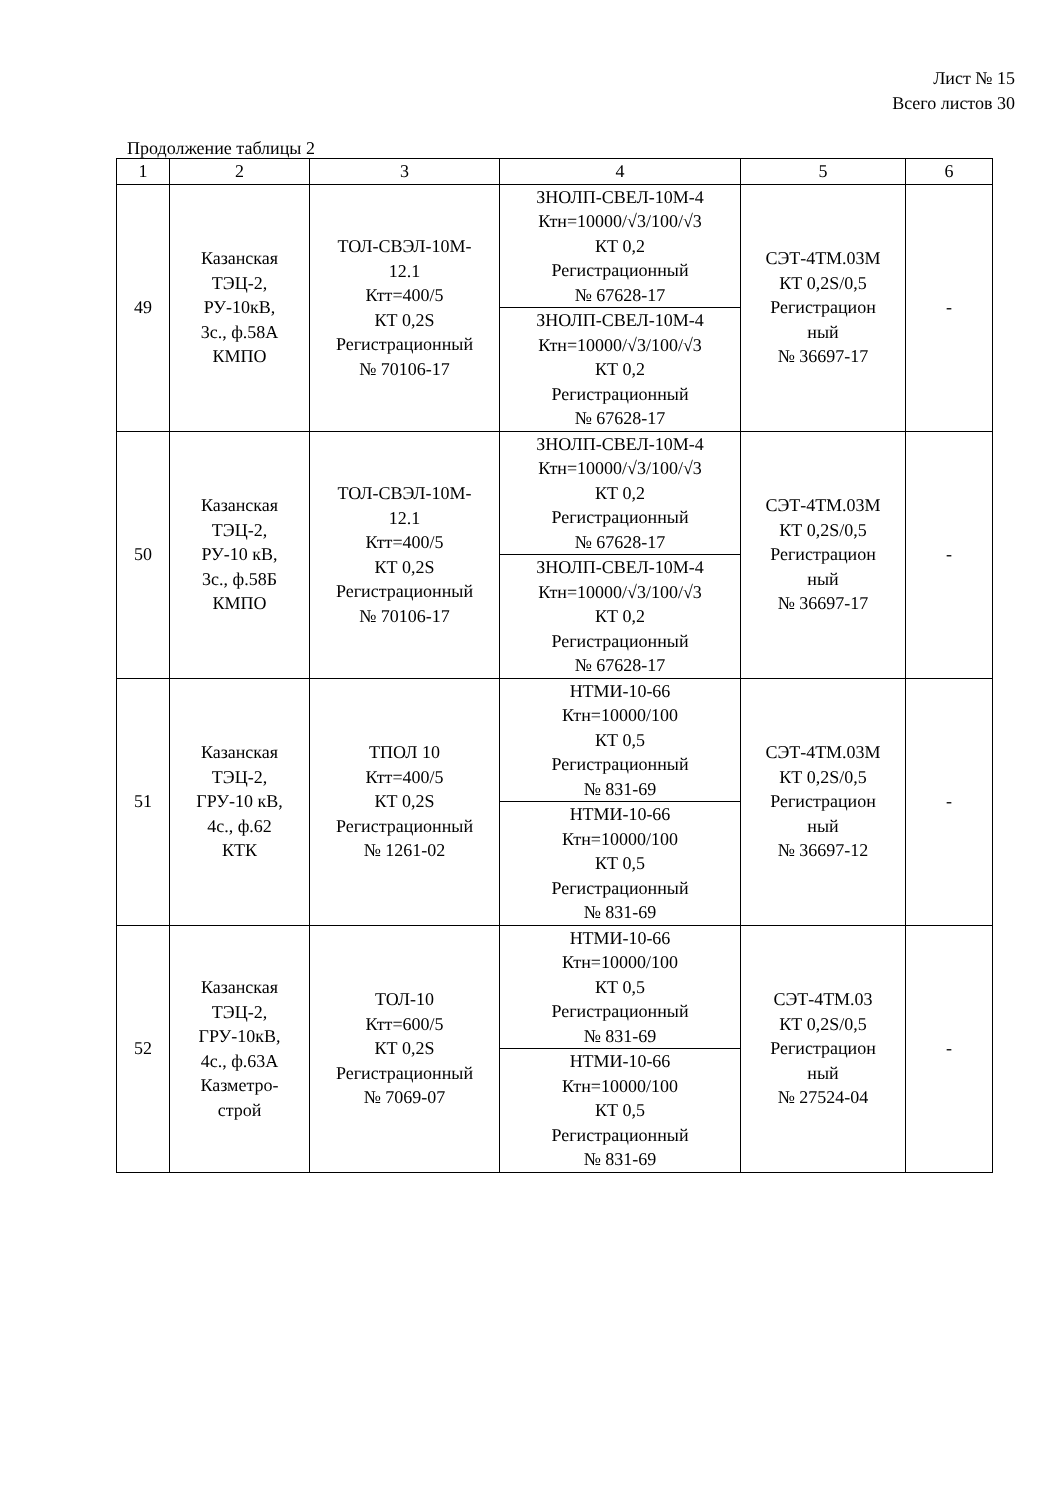Лист № 15
Всего листов 30
Продолжение таблицы 2
| 1 | 2 | 3 | 4 | 5 | 6 |
| 49 | Казанская ТЭЦ-2, РУ-10кВ, 3с., ф.58А КМПО | ТОЛ-СВЭЛ-10М- 12.1 Ктт=400/5 КТ 0,2S Регистрационный № 70106-17 | ЗНОЛП-СВЕЛ-10М-4 Ктн=10000/√3/100/√3 КТ 0,2 Регистрационный № 67628-17 | СЭТ-4ТМ.03М КТ 0,2S/0,5 Регистрацион ный № 36697-17 | - |
| | | | ЗНОЛП-СВЕЛ-10М-4 Ктн=10000/√3/100/√3 КТ 0,2 Регистрационный № 67628-17 | | |
| 50 | Казанская ТЭЦ-2, РУ-10 кВ, 3с., ф.58Б КМПО | ТОЛ-СВЭЛ-10М- 12.1 Ктт=400/5 КТ 0,2S Регистрационный № 70106-17 | ЗНОЛП-СВЕЛ-10М-4 Ктн=10000/√3/100/√3 КТ 0,2 Регистрационный № 67628-17 | СЭТ-4ТМ.03М КТ 0,2S/0,5 Регистрацион ный № 36697-17 | - |
| | | | ЗНОЛП-СВЕЛ-10М-4 Ктн=10000/√3/100/√3 КТ 0,2 Регистрационный № 67628-17 | | |
| 51 | Казанская ТЭЦ-2, ГРУ-10 кВ, 4с., ф.62 КТК | ТПОЛ 10 Ктт=400/5 КТ 0,2S Регистрационный № 1261-02 | НТМИ-10-66 Ктн=10000/100 КТ 0,5 Регистрационный № 831-69 | СЭТ-4ТМ.03М КТ 0,2S/0,5 Регистрацион ный № 36697-12 | - |
| | | | НТМИ-10-66 Ктн=10000/100 КТ 0,5 Регистрационный № 831-69 | | |
| 52 | Казанская ТЭЦ-2, ГРУ-10кВ, 4с., ф.63А Казметро- строй | ТОЛ-10 Ктт=600/5 КТ 0,2S Регистрационный № 7069-07 | НТМИ-10-66 Ктн=10000/100 КТ 0,5 Регистрационный № 831-69 | СЭТ-4ТМ.03 КТ 0,2S/0,5 Регистрацион ный № 27524-04 | - |
| | | | НТМИ-10-66 Ктн=10000/100 КТ 0,5 Регистрационный № 831-69 | | |